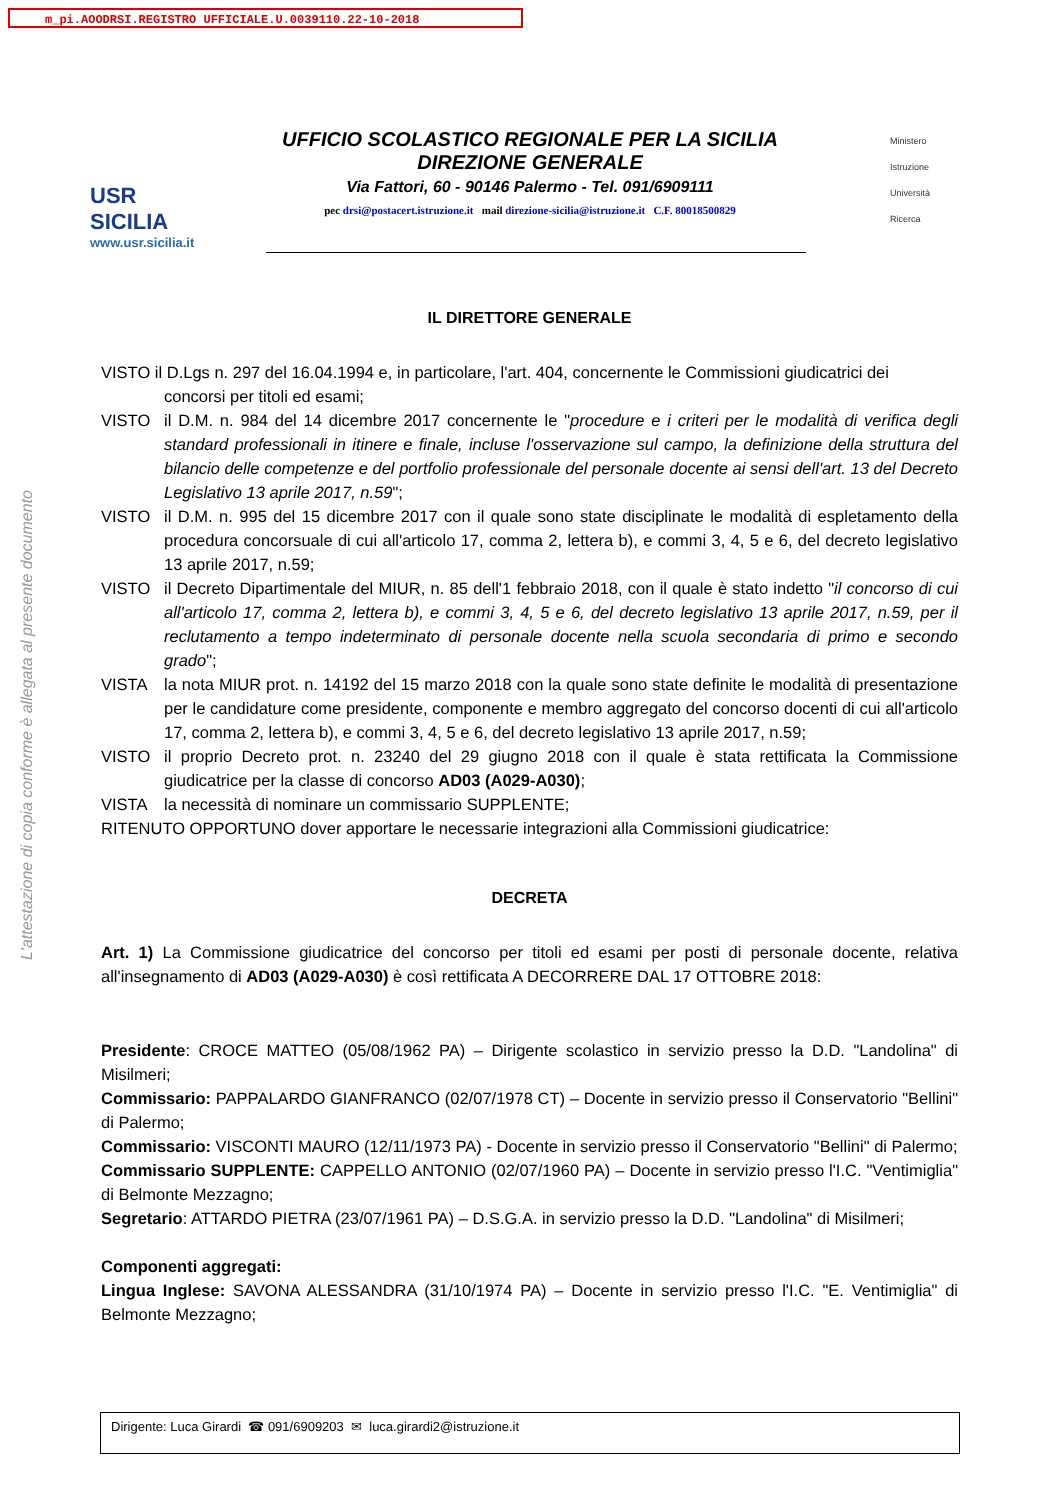m_pi.AOODRSI.REGISTRO UFFICIALE.U.0039110.22-10-2018
L'attestazione di copia conforme è allegata al presente documento
USR
SICILIA
www.usr.sicilia.it
UFFICIO SCOLASTICO REGIONALE PER LA SICILIA
DIREZIONE GENERALE
Via Fattori, 60 - 90146 Palermo - Tel. 091/6909111
pec drsi@postacert.istruzione.it mail direzione-sicilia@istruzione.it C.F. 80018500829
Ministero
Istruzione
Università
Ricerca
IL DIRETTORE GENERALE
VISTO il D.Lgs n. 297 del 16.04.1994 e, in particolare, l'art. 404, concernente le Commissioni giudicatrici dei
concorsi per titoli ed esami;
VISTO il D.M. n. 984 del 14 dicembre 2017 concernente le "procedure e i criteri per le modalità di verifica degli standard professionali in itinere e finale, incluse l'osservazione sul campo, la definizione della struttura del bilancio delle competenze e del portfolio professionale del personale docente ai sensi dell'art. 13 del Decreto Legislativo 13 aprile 2017, n.59";
VISTO il D.M. n. 995 del 15 dicembre 2017 con il quale sono state disciplinate le modalità di espletamento della procedura concorsuale di cui all'articolo 17, comma 2, lettera b), e commi 3, 4, 5 e 6, del decreto legislativo 13 aprile 2017, n.59;
VISTO il Decreto Dipartimentale del MIUR, n. 85 dell'1 febbraio 2018, con il quale è stato indetto "il concorso di cui all'articolo 17, comma 2, lettera b), e commi 3, 4, 5 e 6, del decreto legislativo 13 aprile 2017, n.59, per il reclutamento a tempo indeterminato di personale docente nella scuola secondaria di primo e secondo grado";
VISTA la nota MIUR prot. n. 14192 del 15 marzo 2018 con la quale sono state definite le modalità di presentazione per le candidature come presidente, componente e membro aggregato del concorso docenti di cui all'articolo 17, comma 2, lettera b), e commi 3, 4, 5 e 6, del decreto legislativo 13 aprile 2017, n.59;
VISTO il proprio Decreto prot. n. 23240 del 29 giugno 2018 con il quale è stata rettificata la Commissione giudicatrice per la classe di concorso AD03 (A029-A030);
VISTA la necessità di nominare un commissario SUPPLENTE;
RITENUTO OPPORTUNO dover apportare le necessarie integrazioni alla Commissioni giudicatrice:
DECRETA
Art. 1) La Commissione giudicatrice del concorso per titoli ed esami per posti di personale docente, relativa all'insegnamento di AD03 (A029-A030) è così rettificata A DECORRERE DAL 17 OTTOBRE 2018:
Presidente: CROCE MATTEO (05/08/1962 PA) – Dirigente scolastico in servizio presso la D.D. "Landolina" di Misilmeri;
Commissario: PAPPALARDO GIANFRANCO (02/07/1978 CT) – Docente in servizio presso il Conservatorio "Bellini" di Palermo;
Commissario: VISCONTI MAURO (12/11/1973 PA) - Docente in servizio presso il Conservatorio "Bellini" di Palermo;
Commissario SUPPLENTE: CAPPELLO ANTONIO (02/07/1960 PA) – Docente in servizio presso l'I.C. "Ventimiglia" di Belmonte Mezzagno;
Segretario: ATTARDO PIETRA (23/07/1961 PA) – D.S.G.A. in servizio presso la D.D. "Landolina" di Misilmeri;
Componenti aggregati:
Lingua Inglese: SAVONA ALESSANDRA (31/10/1974 PA) – Docente in servizio presso l'I.C. "E. Ventimiglia" di Belmonte Mezzagno;
Dirigente: Luca Girardi ☎ 091/6909203 ✉ luca.girardi2@istruzione.it